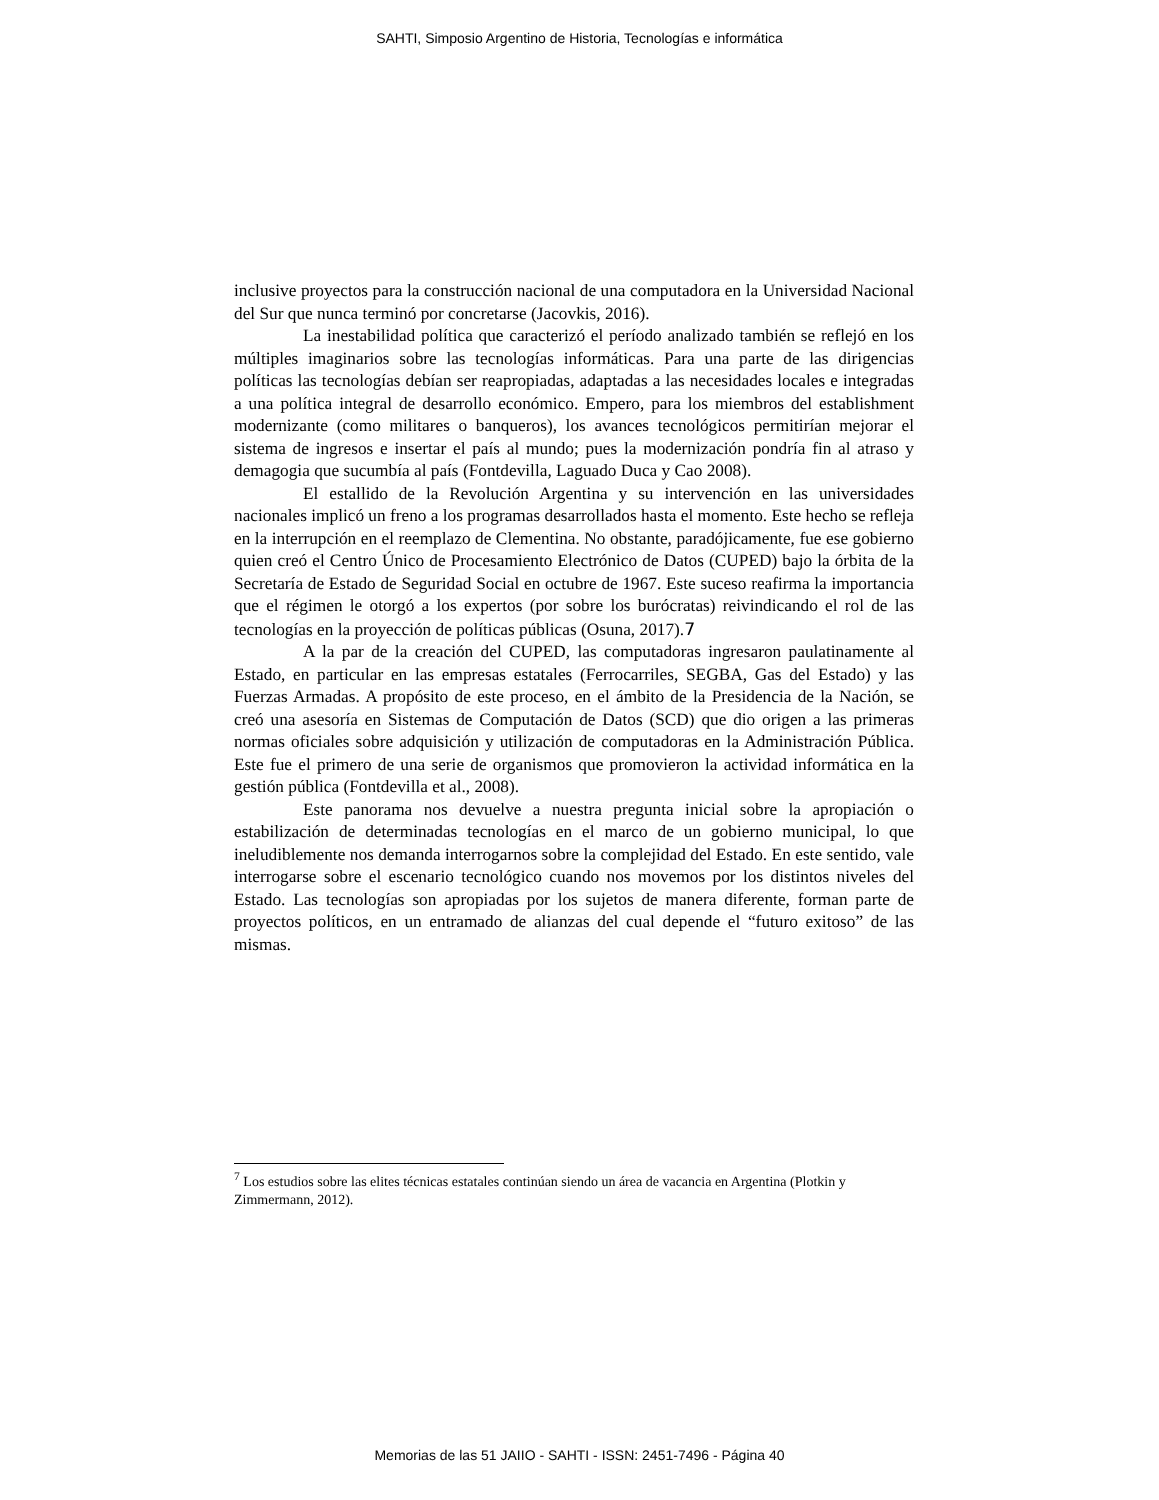SAHTI, Simposio Argentino de Historia, Tecnologías e informática
inclusive proyectos para la construcción nacional de una computadora en la Universidad Nacional del Sur que nunca terminó por concretarse (Jacovkis, 2016).
La inestabilidad política que caracterizó el período analizado también se reflejó en los múltiples imaginarios sobre las tecnologías informáticas. Para una parte de las dirigencias políticas las tecnologías debían ser reapropiadas, adaptadas a las necesidades locales e integradas a una política integral de desarrollo económico. Empero, para los miembros del establishment modernizante (como militares o banqueros), los avances tecnológicos permitirían mejorar el sistema de ingresos e insertar el país al mundo; pues la modernización pondría fin al atraso y demagogia que sucumbía al país (Fontdevilla, Laguado Duca y Cao 2008).
El estallido de la Revolución Argentina y su intervención en las universidades nacionales implicó un freno a los programas desarrollados hasta el momento. Este hecho se refleja en la interrupción en el reemplazo de Clementina. No obstante, paradójicamente, fue ese gobierno quien creó el Centro Único de Procesamiento Electrónico de Datos (CUPED) bajo la órbita de la Secretaría de Estado de Seguridad Social en octubre de 1967. Este suceso reafirma la importancia que el régimen le otorgó a los expertos (por sobre los burócratas) reivindicando el rol de las tecnologías en la proyección de políticas públicas (Osuna, 2017).7
A la par de la creación del CUPED, las computadoras ingresaron paulatinamente al Estado, en particular en las empresas estatales (Ferrocarriles, SEGBA, Gas del Estado) y las Fuerzas Armadas. A propósito de este proceso, en el ámbito de la Presidencia de la Nación, se creó una asesoría en Sistemas de Computación de Datos (SCD) que dio origen a las primeras normas oficiales sobre adquisición y utilización de computadoras en la Administración Pública. Este fue el primero de una serie de organismos que promovieron la actividad informática en la gestión pública (Fontdevilla et al., 2008).
Este panorama nos devuelve a nuestra pregunta inicial sobre la apropiación o estabilización de determinadas tecnologías en el marco de un gobierno municipal, lo que ineludiblemente nos demanda interrogarnos sobre la complejidad del Estado. En este sentido, vale interrogarse sobre el escenario tecnológico cuando nos movemos por los distintos niveles del Estado. Las tecnologías son apropiadas por los sujetos de manera diferente, forman parte de proyectos políticos, en un entramado de alianzas del cual depende el “futuro exitoso” de las mismas.
<sup>7</sup> Los estudios sobre las elites técnicas estatales continúan siendo un área de vacancia en Argentina (Plotkin y Zimmermann, 2012).
Memorias de las 51 JAIIO - SAHTI - ISSN: 2451-7496 - Página 40